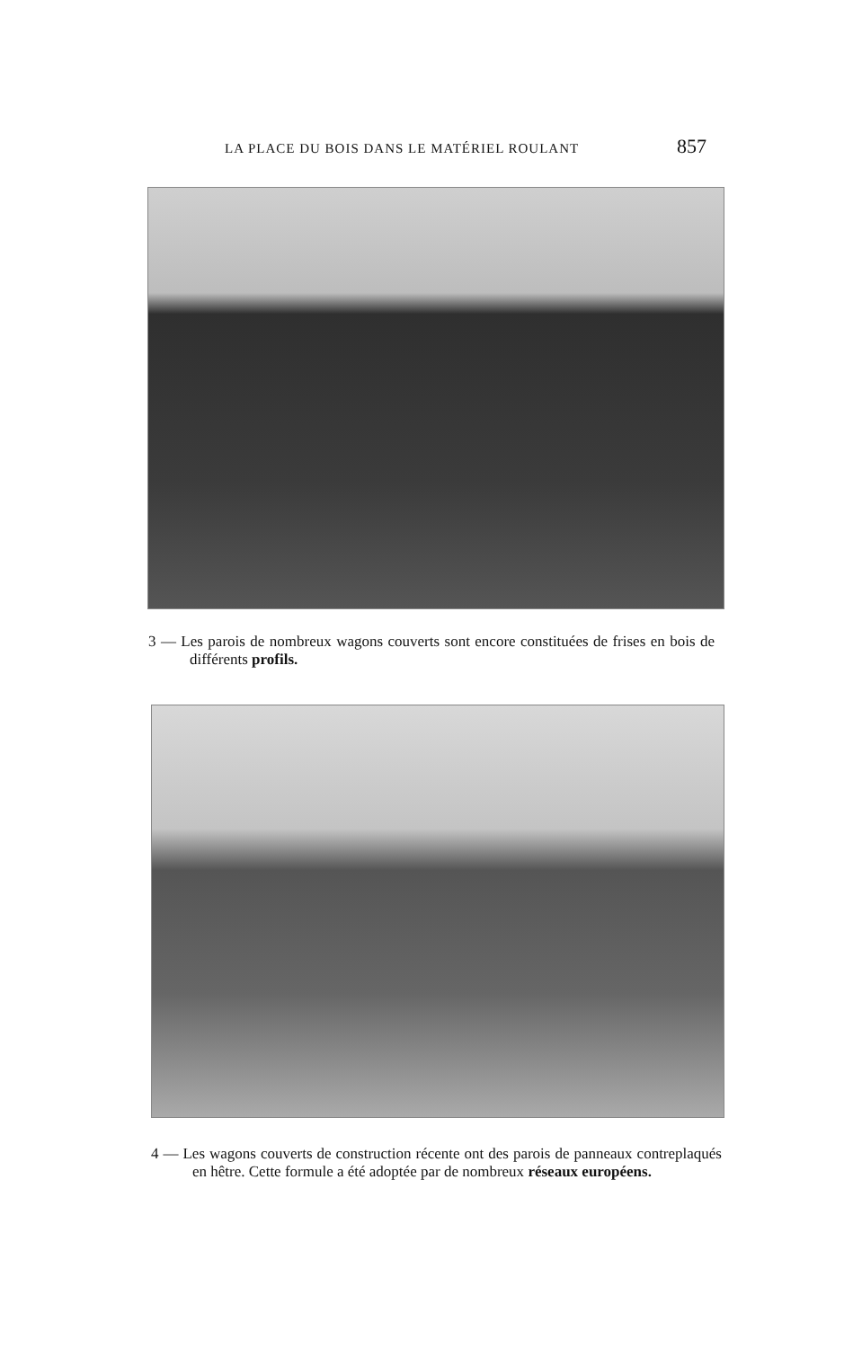LA PLACE DU BOIS DANS LE MATÉRIEL ROULANT 857
3 — Les parois de nombreux wagons couverts sont encore constituées de frises en bois de différents profils.
4 — Les wagons couverts de construction récente ont des parois de panneaux contreplaqués en hêtre. Cette formule a été adoptée par de nombreux réseaux européens.